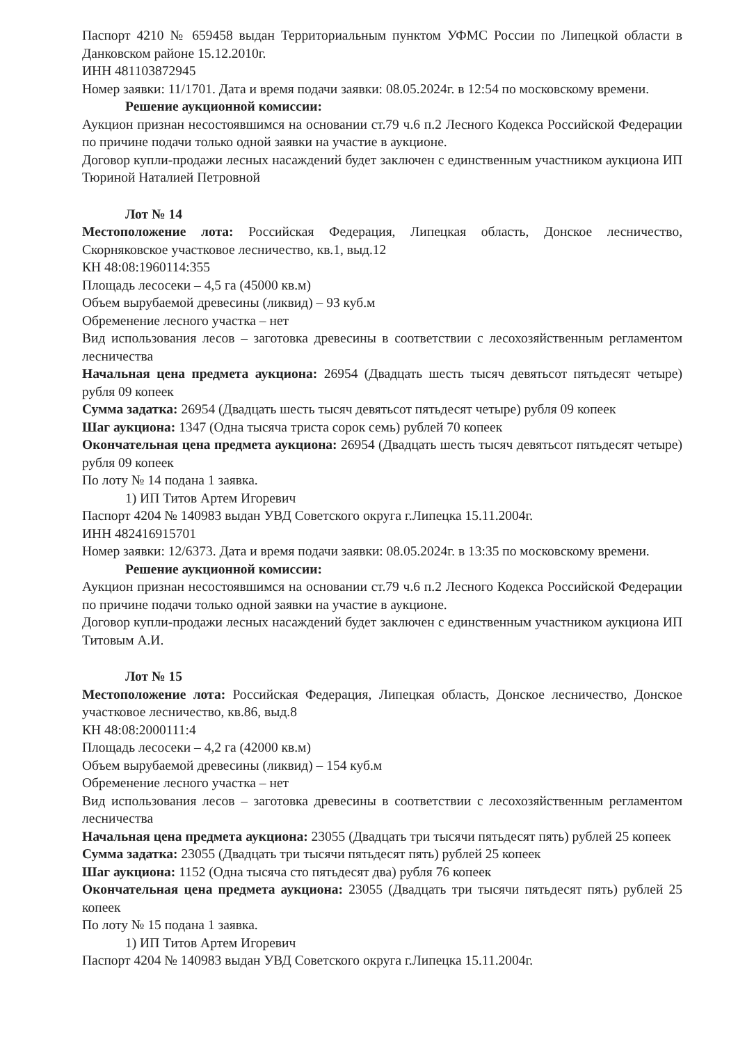Паспорт 4210 № 659458 выдан Территориальным пунктом УФМС России по Липецкой области в Данковском районе 15.12.2010г.
ИНН 481103872945
Номер заявки: 11/1701. Дата и время подачи заявки: 08.05.2024г. в 12:54 по московскому времени.
Решение аукционной комиссии:
Аукцион признан несостоявшимся на основании ст.79 ч.6 п.2 Лесного Кодекса Российской Федерации по причине подачи только одной заявки на участие в аукционе.
Договор купли-продажи лесных насаждений будет заключен с единственным участником аукциона ИП Тюриной Наталией Петровной
Лот № 14
Местоположение лота: Российская Федерация, Липецкая область, Донское лесничество, Скорняковское участковое лесничество, кв.1, выд.12
КН 48:08:1960114:355
Площадь лесосеки – 4,5 га (45000 кв.м)
Объем вырубаемой древесины (ликвид) – 93 куб.м
Обременение лесного участка – нет
Вид использования лесов – заготовка древесины в соответствии с лесохозяйственным регламентом лесничества
Начальная цена предмета аукциона: 26954 (Двадцать шесть тысяч девятьсот пятьдесят четыре) рубля 09 копеек
Сумма задатка: 26954 (Двадцать шесть тысяч девятьсот пятьдесят четыре) рубля 09 копеек
Шаг аукциона: 1347 (Одна тысяча триста сорок семь) рублей 70 копеек
Окончательная цена предмета аукциона: 26954 (Двадцать шесть тысяч девятьсот пятьдесят четыре) рубля 09 копеек
По лоту № 14 подана 1 заявка.
1) ИП Титов Артем Игоревич
Паспорт 4204 № 140983 выдан УВД Советского округа г.Липецка 15.11.2004г.
ИНН 482416915701
Номер заявки: 12/6373. Дата и время подачи заявки: 08.05.2024г. в 13:35 по московскому времени.
Решение аукционной комиссии:
Аукцион признан несостоявшимся на основании ст.79 ч.6 п.2 Лесного Кодекса Российской Федерации по причине подачи только одной заявки на участие в аукционе.
Договор купли-продажи лесных насаждений будет заключен с единственным участником аукциона ИП Титовым А.И.
Лот № 15
Местоположение лота: Российская Федерация, Липецкая область, Донское лесничество, Донское участковое лесничество, кв.86, выд.8
КН 48:08:2000111:4
Площадь лесосеки – 4,2 га (42000 кв.м)
Объем вырубаемой древесины (ликвид) – 154 куб.м
Обременение лесного участка – нет
Вид использования лесов – заготовка древесины в соответствии с лесохозяйственным регламентом лесничества
Начальная цена предмета аукциона: 23055 (Двадцать три тысячи пятьдесят пять) рублей 25 копеек
Сумма задатка: 23055 (Двадцать три тысячи пятьдесят пять) рублей 25 копеек
Шаг аукциона: 1152 (Одна тысяча сто пятьдесят два) рубля 76 копеек
Окончательная цена предмета аукциона: 23055 (Двадцать три тысячи пятьдесят пять) рублей 25 копеек
По лоту № 15 подана 1 заявка.
1) ИП Титов Артем Игоревич
Паспорт 4204 № 140983 выдан УВД Советского округа г.Липецка 15.11.2004г.